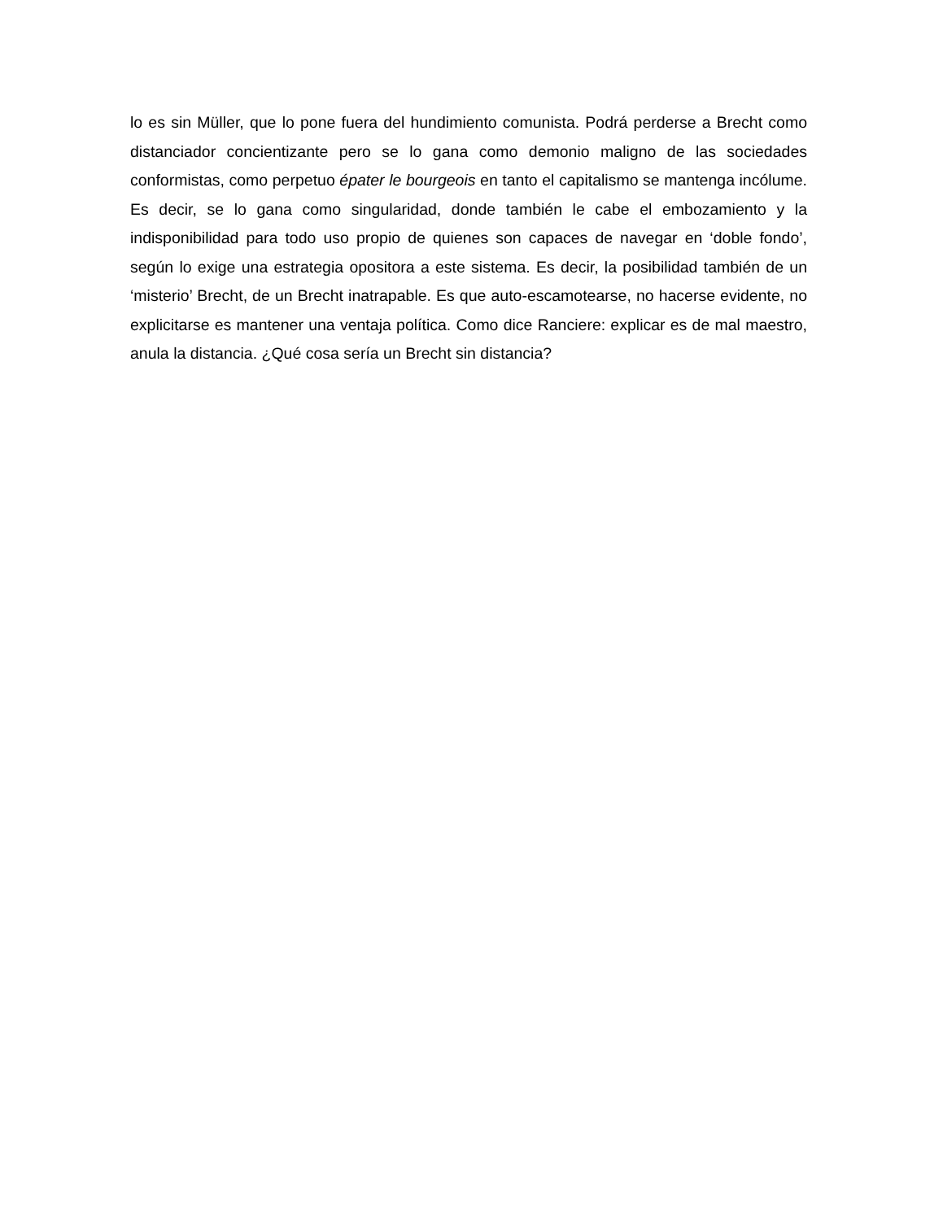lo es sin Müller, que lo pone fuera del hundimiento comunista. Podrá perderse a Brecht como distanciador concientizante pero se lo gana como demonio maligno de las sociedades conformistas, como perpetuo épater le bourgeois en tanto el capitalismo se mantenga incólume. Es decir, se lo gana como singularidad, donde también le cabe el embozamiento y la indisponibilidad para todo uso propio de quienes son capaces de navegar en ‘doble fondo’, según lo exige una estrategia opositora a este sistema. Es decir, la posibilidad también de un ‘misterio’ Brecht, de un Brecht inatrapable. Es que auto-escamotearse, no hacerse evidente, no explicitarse es mantener una ventaja política. Como dice Ranciere: explicar es de mal maestro, anula la distancia. ¿Qué cosa sería un Brecht sin distancia?